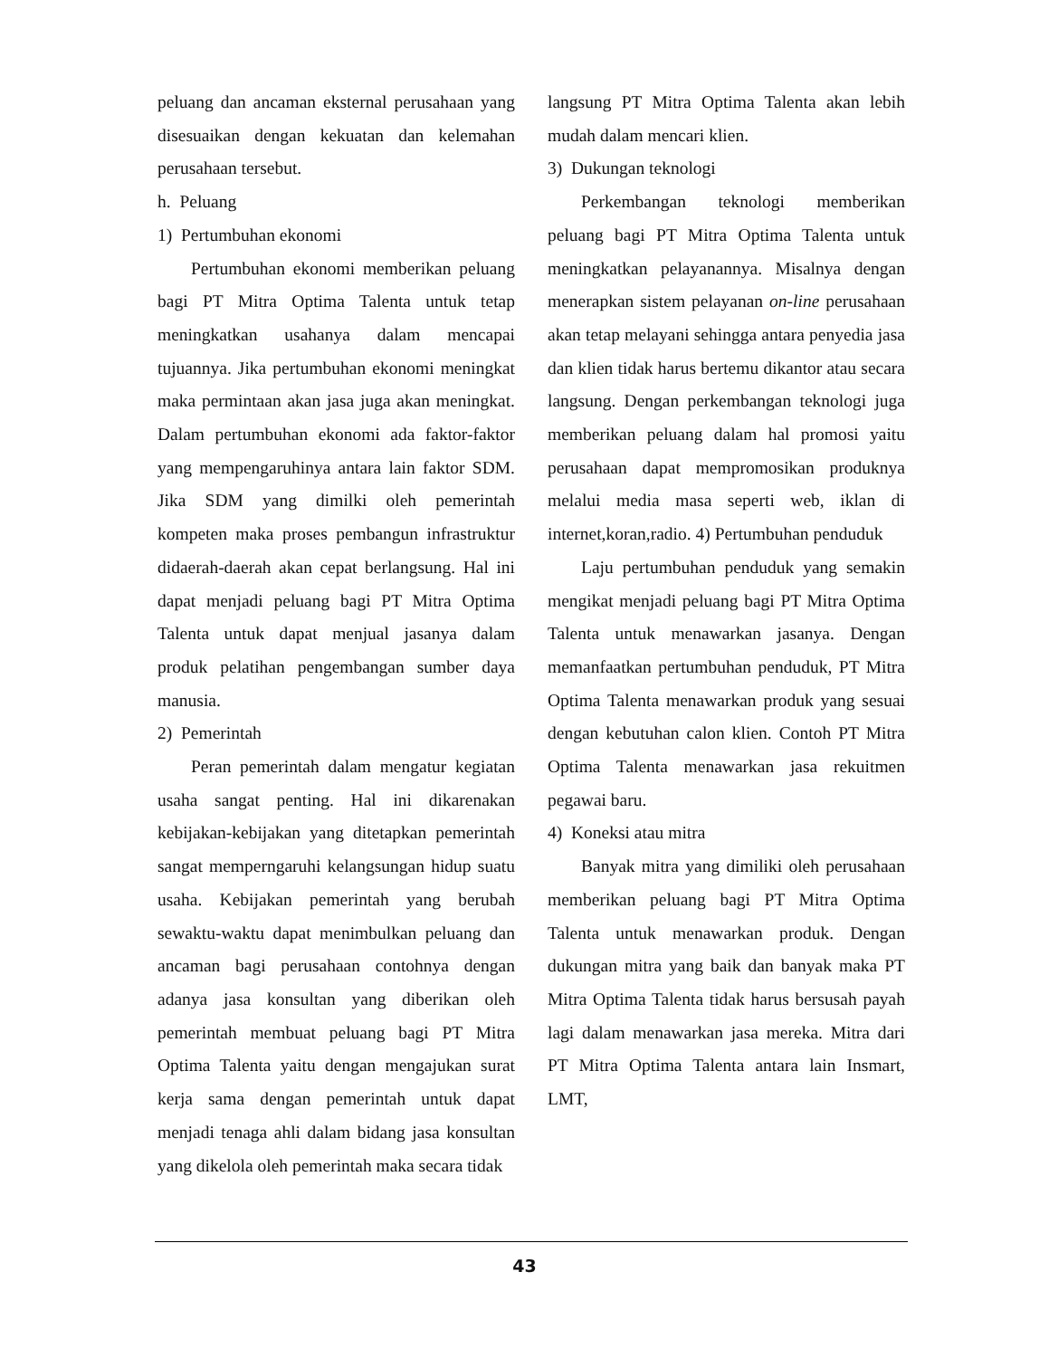peluang dan ancaman eksternal perusahaan yang disesuaikan dengan kekuatan dan kelemahan perusahaan tersebut.
h. Peluang
1) Pertumbuhan ekonomi
Pertumbuhan ekonomi memberikan peluang bagi PT Mitra Optima Talenta untuk tetap meningkatkan usahanya dalam mencapai tujuannya. Jika pertumbuhan ekonomi meningkat maka permintaan akan jasa juga akan meningkat. Dalam pertumbuhan ekonomi ada faktor-faktor yang mempengaruhinya antara lain faktor SDM. Jika SDM yang dimilki oleh pemerintah kompeten maka proses pembangun infrastruktur didaerah-daerah akan cepat berlangsung. Hal ini dapat menjadi peluang bagi PT Mitra Optima Talenta untuk dapat menjual jasanya dalam produk pelatihan pengembangan sumber daya manusia.
2) Pemerintah
Peran pemerintah dalam mengatur kegiatan usaha sangat penting. Hal ini dikarenakan kebijakan-kebijakan yang ditetapkan pemerintah sangat memperngaruhi kelangsungan hidup suatu usaha. Kebijakan pemerintah yang berubah sewaktu-waktu dapat menimbulkan peluang dan ancaman bagi perusahaan contohnya dengan adanya jasa konsultan yang diberikan oleh pemerintah membuat peluang bagi PT Mitra Optima Talenta yaitu dengan mengajukan surat kerja sama dengan pemerintah untuk dapat menjadi tenaga ahli dalam bidang jasa konsultan yang dikelola oleh pemerintah maka secara tidak
langsung PT Mitra Optima Talenta akan lebih mudah dalam mencari klien.
3) Dukungan teknologi
Perkembangan teknologi memberikan peluang bagi PT Mitra Optima Talenta untuk meningkatkan pelayanannya. Misalnya dengan menerapkan sistem pelayanan on-line perusahaan akan tetap melayani sehingga antara penyedia jasa dan klien tidak harus bertemu dikantor atau secara langsung. Dengan perkembangan teknologi juga memberikan peluang dalam hal promosi yaitu perusahaan dapat mempromosikan produknya melalui media masa seperti web, iklan di internet,koran,radio. 4) Pertumbuhan penduduk
Laju pertumbuhan penduduk yang semakin mengikat menjadi peluang bagi PT Mitra Optima Talenta untuk menawarkan jasanya. Dengan memanfaatkan pertumbuhan penduduk, PT Mitra Optima Talenta menawarkan produk yang sesuai dengan kebutuhan calon klien. Contoh PT Mitra Optima Talenta menawarkan jasa rekuitmen pegawai baru.
4) Koneksi atau mitra
Banyak mitra yang dimiliki oleh perusahaan memberikan peluang bagi PT Mitra Optima Talenta untuk menawarkan produk. Dengan dukungan mitra yang baik dan banyak maka PT Mitra Optima Talenta tidak harus bersusah payah lagi dalam menawarkan jasa mereka. Mitra dari PT Mitra Optima Talenta antara lain Insmart, LMT,
43